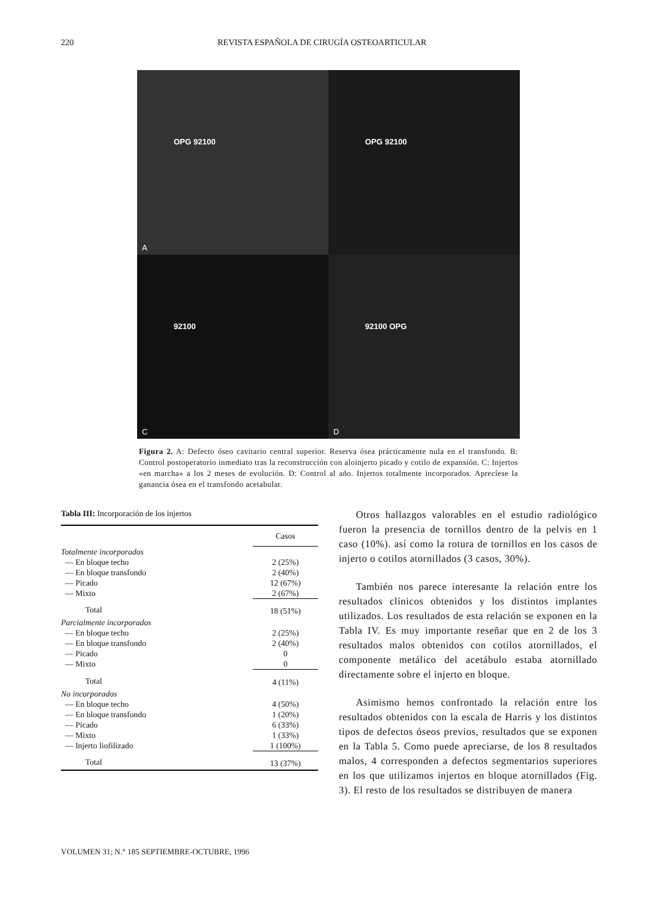220 REVISTA ESPAÑOLA DE CIRUGÍA OSTEOARTICULAR
OPG 92100
A
OPG 92100
92100
C
92100 OPG
D
Figura 2. A: Defecto óseo cavitario central superior. Reserva ósea prácticamente nula en el transfondo. B: Control postoperatorio inmediato tras la reconstrucción con aloinjerto picado y cotilo de expansión. C: Injertos «en marcha» a los 2 meses de evolución. D: Control al año. Injertos totalmente incorporados. Aprecíese la ganancia ósea en el transfondo acetabular.
Tabla III: Incorporación de los injertos
| | Casos |
| --- | --- |
| Totalmente incorporados | |
| — En bloque techo | 2 (25%) |
| — En bloque transfondo | 2 (40%) |
| — Picado | 12 (67%) |
| — Mixto | 2 (67%) |
| Total | 18 (51%) |
| Parcialmente incorporados | |
| — En bloque techo | 2 (25%) |
| — En bloque transfondo | 2 (40%) |
| — Picado | 0 |
| — Mixto | 0 |
| Total | 4 (11%) |
| No incorporados | |
| — En bloque techo | 4 (50%) |
| — En bloque transfondo | 1 (20%) |
| — Picado | 6 (33%) |
| — Mixto | 1 (33%) |
| — Injerto liofilizado | 1 (100%) |
| Total | 13 (37%) |
Otros hallazgos valorables en el estudio radiológico fueron la presencia de tornillos dentro de la pelvis en 1 caso (10%). así como la rotura de tornillos en los casos de injerto o cotilos atornillados (3 casos, 30%).
También nos parece interesante la relación entre los resultados clínicos obtenidos y los distintos implantes utilizados. Los resultados de esta relación se exponen en la Tabla IV. Es muy importante reseñar que en 2 de los 3 resultados malos obtenidos con cotilos atornillados, el componente metálico del acetábulo estaba atornillado directamente sobre el injerto en bloque.
Asimismo hemos confrontado la relación entre los resultados obtenidos con la escala de Harris y los distintos tipos de defectos óseos previos, resultados que se exponen en la Tabla 5. Como puede apreciarse, de los 8 resultados malos, 4 corresponden a defectos segmentarios superiores en los que utilizamos injertos en bloque atornillados (Fig. 3). El resto de los resultados se distribuyen de manera
VOLUMEN 31; N.° 185 SEPTIEMBRE-OCTUBRE, 1996